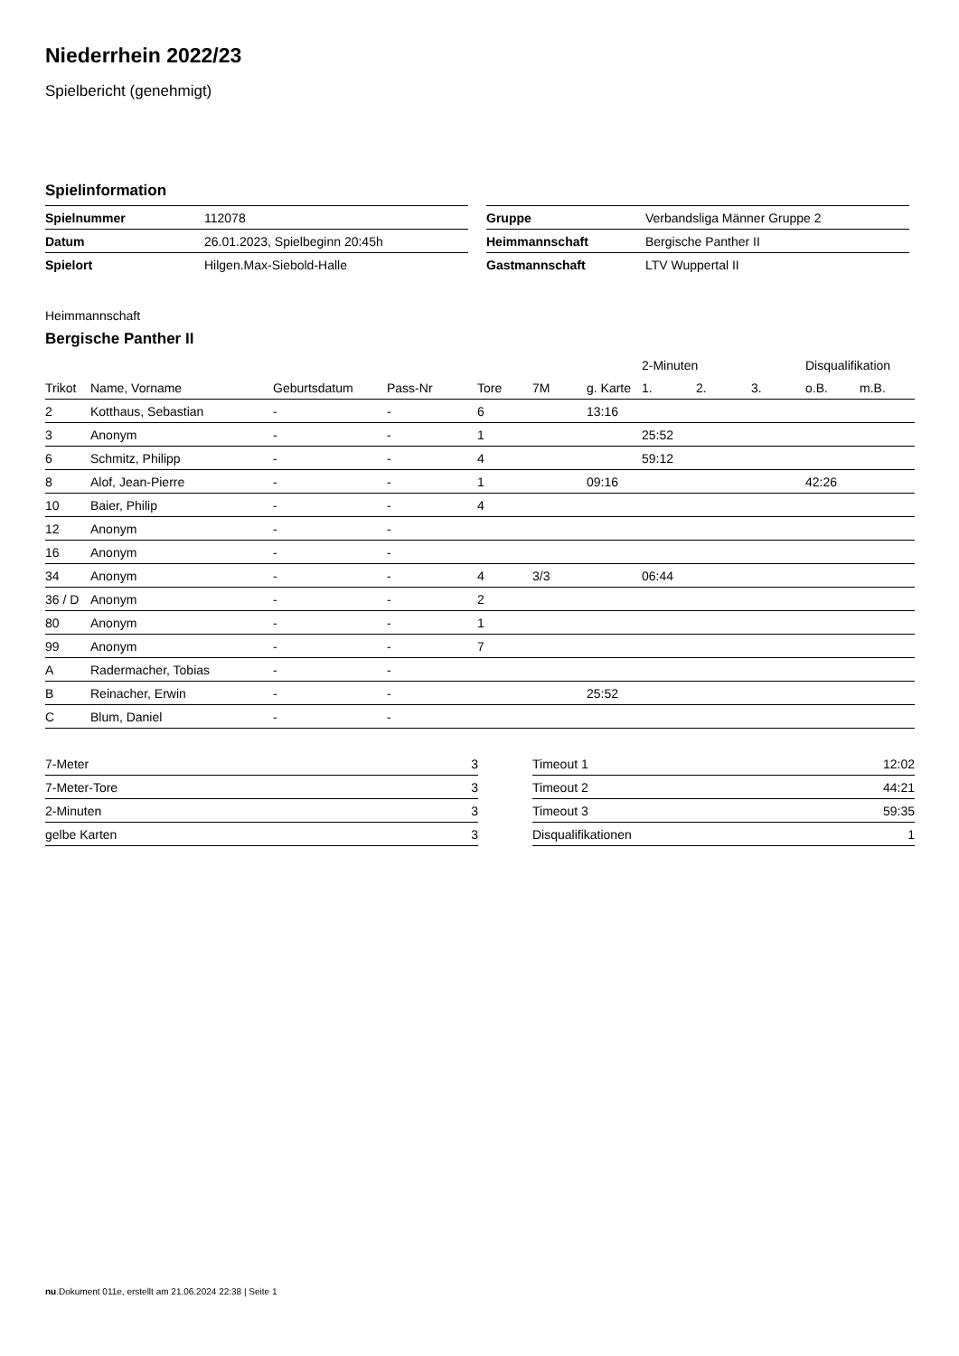Niederrhein 2022/23
Spielbericht (genehmigt)
Spielinformation
| Spielnummer | 112078 |
| Datum | 26.01.2023, Spielbeginn 20:45h |
| Spielort | Hilgen.Max-Siebold-Halle |
| Gruppe | Verbandsliga Männer Gruppe 2 |
| Heimmannschaft | Bergische Panther II |
| Gastmannschaft | LTV Wuppertal II |
Heimmannschaft
Bergische Panther II
| | | | | | | | 2-Minuten | | | Disqualifikation | |
| --- | --- | --- | --- | --- | --- | --- | --- | --- | --- | --- | --- |
| Trikot | Name, Vorname | Geburtsdatum | Pass-Nr | Tore | 7M | g. Karte | 1. | 2. | 3. | o.B. | m.B. |
| 2 | Kotthaus, Sebastian | - | - | 6 | | 13:16 | | | | | |
| 3 | Anonym | - | - | 1 | | | 25:52 | | | | |
| 6 | Schmitz, Philipp | - | - | 4 | | | 59:12 | | | | |
| 8 | Alof, Jean-Pierre | - | - | 1 | | 09:16 | | | | 42:26 | |
| 10 | Baier, Philip | - | - | 4 | | | | | | | |
| 12 | Anonym | - | - | | | | | | | | |
| 16 | Anonym | - | - | | | | | | | | |
| 34 | Anonym | - | - | 4 | 3/3 | | 06:44 | | | | |
| 36 / D | Anonym | - | - | 2 | | | | | | | |
| 80 | Anonym | - | - | 1 | | | | | | | |
| 99 | Anonym | - | - | 7 | | | | | | | |
| A | Radermacher, Tobias | - | - | | | | | | | | |
| B | Reinacher, Erwin | - | - | | | 25:52 | | | | | |
| C | Blum, Daniel | - | - | | | | | | | | |
| 7-Meter | 3 |
| 7-Meter-Tore | 3 |
| 2-Minuten | 3 |
| gelbe Karten | 3 |
| Timeout 1 | 12:02 |
| Timeout 2 | 44:21 |
| Timeout 3 | 59:35 |
| Disqualifikationen | 1 |
nu.Dokument 011e, erstellt am 21.06.2024 22:38 | Seite 1